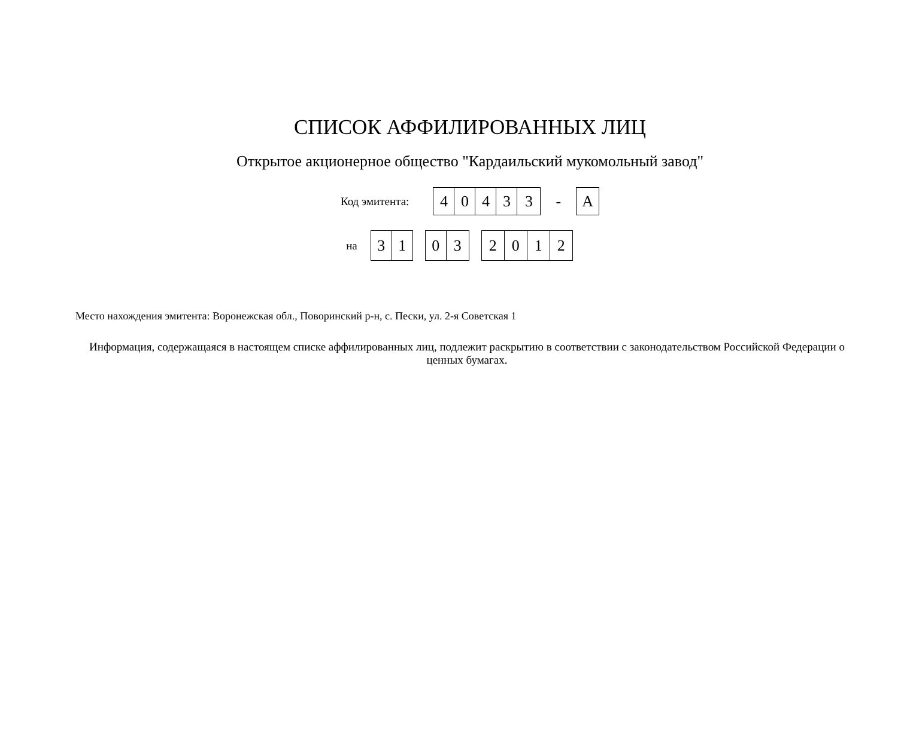СПИСОК АФФИЛИРОВАННЫХ ЛИЦ
Открытое акционерное общество "Кардаильский мукомольный завод"
Код эмитента:
| 4 | 0 | 4 | 3 | 3 |
-
| А |
на
| 3 | 1 |
| 0 | 3 |
| 2 | 0 | 1 | 2 |
Место нахождения эмитента: Воронежская обл., Поворинский р-н, с. Пески, ул. 2-я Советская 1
Информация, содержащаяся в настоящем списке аффилированных лиц, подлежит раскрытию в соответствии с законодательством Российской Федерации о ценных бумагах.